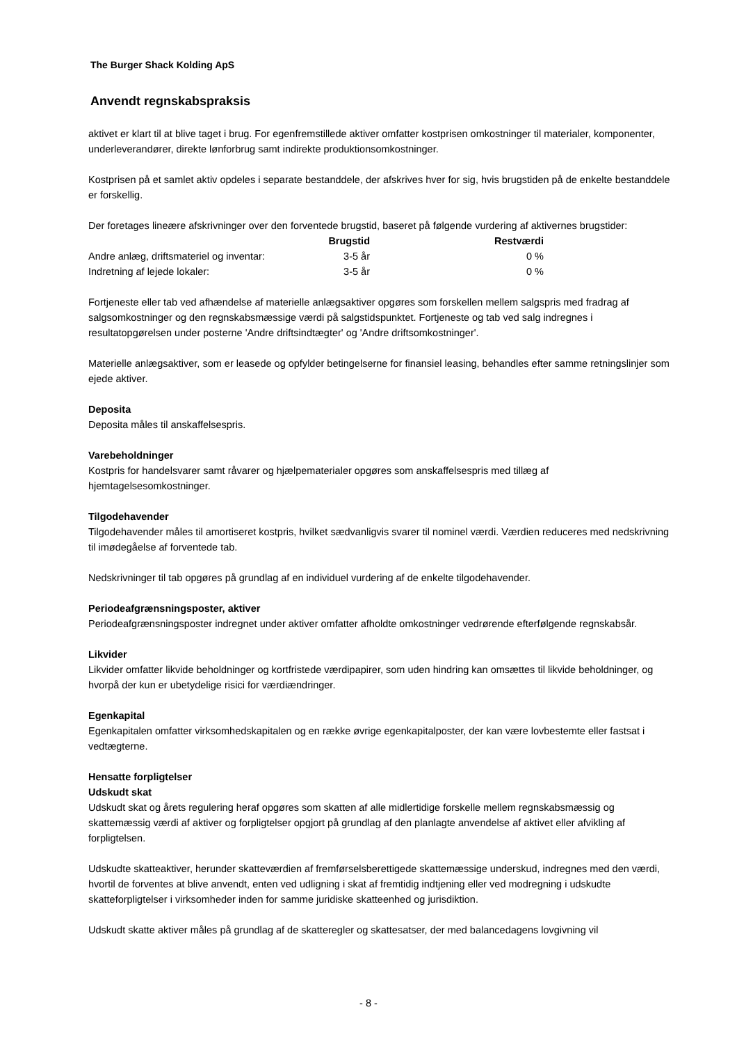The Burger Shack Kolding ApS
Anvendt regnskabspraksis
aktivet er klart til at blive taget i brug. For egenfremstillede aktiver omfatter kostprisen omkostninger til materialer, komponenter, underleverandører, direkte lønforbrug samt indirekte produktionsomkostninger.
Kostprisen på et samlet aktiv opdeles i separate bestanddele, der afskrives hver for sig, hvis brugstiden på de enkelte bestanddele er forskellig.
Der foretages lineære afskrivninger over den forventede brugstid, baseret på følgende vurdering af aktivernes brugstider:
| | Brugstid | Restværdi |
| --- | --- | --- |
| Andre anlæg, driftsmateriel og inventar: | 3-5 år | 0 % |
| Indretning af lejede lokaler: | 3-5 år | 0 % |
Fortjeneste eller tab ved afhændelse af materielle anlægsaktiver opgøres som forskellen mellem salgspris med fradrag af salgsomkostninger og den regnskabsmæssige værdi på salgstidspunktet. Fortjeneste og tab ved salg indregnes i resultatopgørelsen under posterne 'Andre driftsindtægter' og 'Andre driftsomkostninger'.
Materielle anlægsaktiver, som er leasede og opfylder betingelserne for finansiel leasing, behandles efter samme retningslinjer som ejede aktiver.
Deposita
Deposita måles til anskaffelsespris.
Varebeholdninger
Kostpris for handelsvarer samt råvarer og hjælpematerialer opgøres som anskaffelsespris med tillæg af hjemtagelsesomkostninger.
Tilgodehavender
Tilgodehavender måles til amortiseret kostpris, hvilket sædvanligvis svarer til nominel værdi. Værdien reduceres med nedskrivning til imødegåelse af forventede tab.
Nedskrivninger til tab opgøres på grundlag af en individuel vurdering af de enkelte tilgodehavender.
Periodeafgrænsningsposter, aktiver
Periodeafgrænsningsposter indregnet under aktiver omfatter afholdte omkostninger vedrørende efterfølgende regnskabsår.
Likvider
Likvider omfatter likvide beholdninger og kortfristede værdipapirer, som uden hindring kan omsættes til likvide beholdninger, og hvorpå der kun er ubetydelige risici for værdiændringer.
Egenkapital
Egenkapitalen omfatter virksomhedskapitalen og en række øvrige egenkapitalposter, der kan være lovbestemte eller fastsat i vedtægterne.
Hensatte forpligtelser
Udskudt skat
Udskudt skat og årets regulering heraf opgøres som skatten af alle midlertidige forskelle mellem regnskabsmæssig og skattemæssig værdi af aktiver og forpligtelser opgjort på grundlag af den planlagte anvendelse af aktivet eller afvikling af forpligtelsen.
Udskudte skatteaktiver, herunder skatteværdien af fremførselsberettigede skattemæssige underskud, indregnes med den værdi, hvortil de forventes at blive anvendt, enten ved udligning i skat af fremtidig indtjening eller ved modregning i udskudte skatteforpligtelser i virksomheder inden for samme juridiske skatteenhed og jurisdiktion.
Udskudt skatte aktiver måles på grundlag af de skatteregler og skattesatser, der med balancedagens lovgivning vil
- 8 -